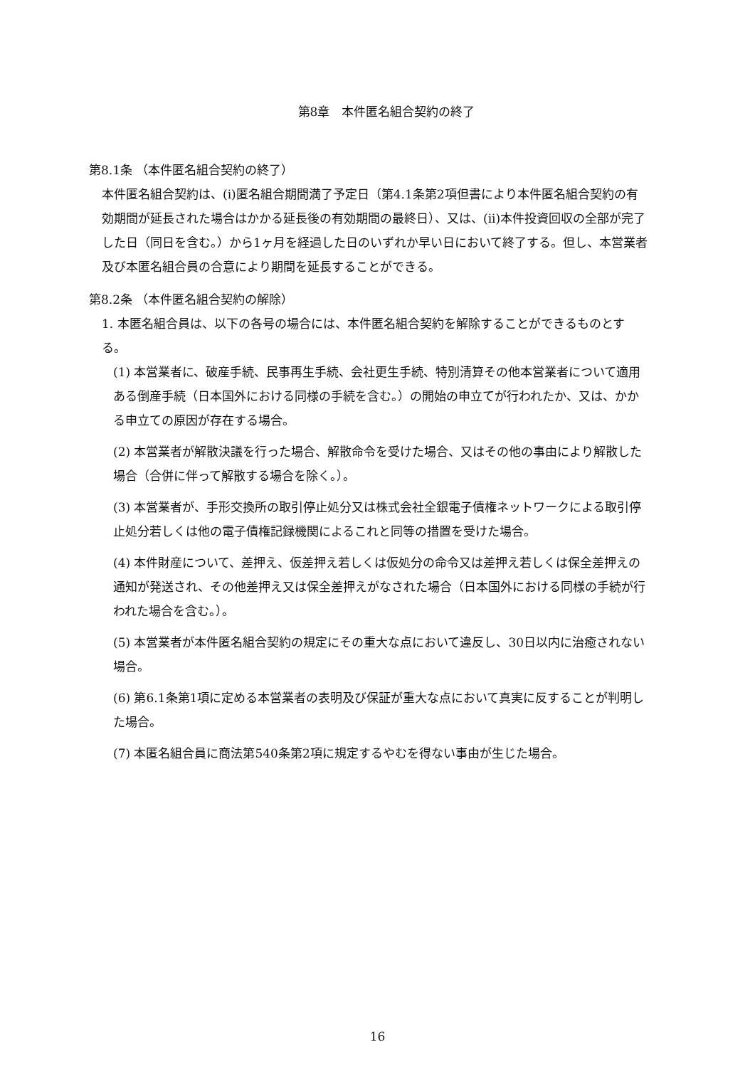第8章　本件匿名組合契約の終了
第8.1条 （本件匿名組合契約の終了）
本件匿名組合契約は、(i)匿名組合期間満了予定日（第4.1条第2項但書により本件匿名組合契約の有効期間が延長された場合はかかる延長後の有効期間の最終日）、又は、(ii)本件投資回収の全部が完了した日（同日を含む。）から1ヶ月を経過した日のいずれか早い日において終了する。但し、本営業者及び本匿名組合員の合意により期間を延長することができる。
第8.2条 （本件匿名組合契約の解除）
1. 本匿名組合員は、以下の各号の場合には、本件匿名組合契約を解除することができるものとする。
(1) 本営業者に、破産手続、民事再生手続、会社更生手続、特別清算その他本営業者について適用ある倒産手続（日本国外における同様の手続を含む。）の開始の申立てが行われたか、又は、かかる申立ての原因が存在する場合。
(2) 本営業者が解散決議を行った場合、解散命令を受けた場合、又はその他の事由により解散した場合（合併に伴って解散する場合を除く。）。
(3) 本営業者が、手形交換所の取引停止処分又は株式会社全銀電子債権ネットワークによる取引停止処分若しくは他の電子債権記録機関によるこれと同等の措置を受けた場合。
(4) 本件財産について、差押え、仮差押え若しくは仮処分の命令又は差押え若しくは保全差押えの通知が発送され、その他差押え又は保全差押えがなされた場合（日本国外における同様の手続が行われた場合を含む。）。
(5) 本営業者が本件匿名組合契約の規定にその重大な点において違反し、30日以内に治癒されない場合。
(6) 第6.1条第1項に定める本営業者の表明及び保証が重大な点において真実に反することが判明した場合。
(7) 本匿名組合員に商法第540条第2項に規定するやむを得ない事由が生じた場合。
16